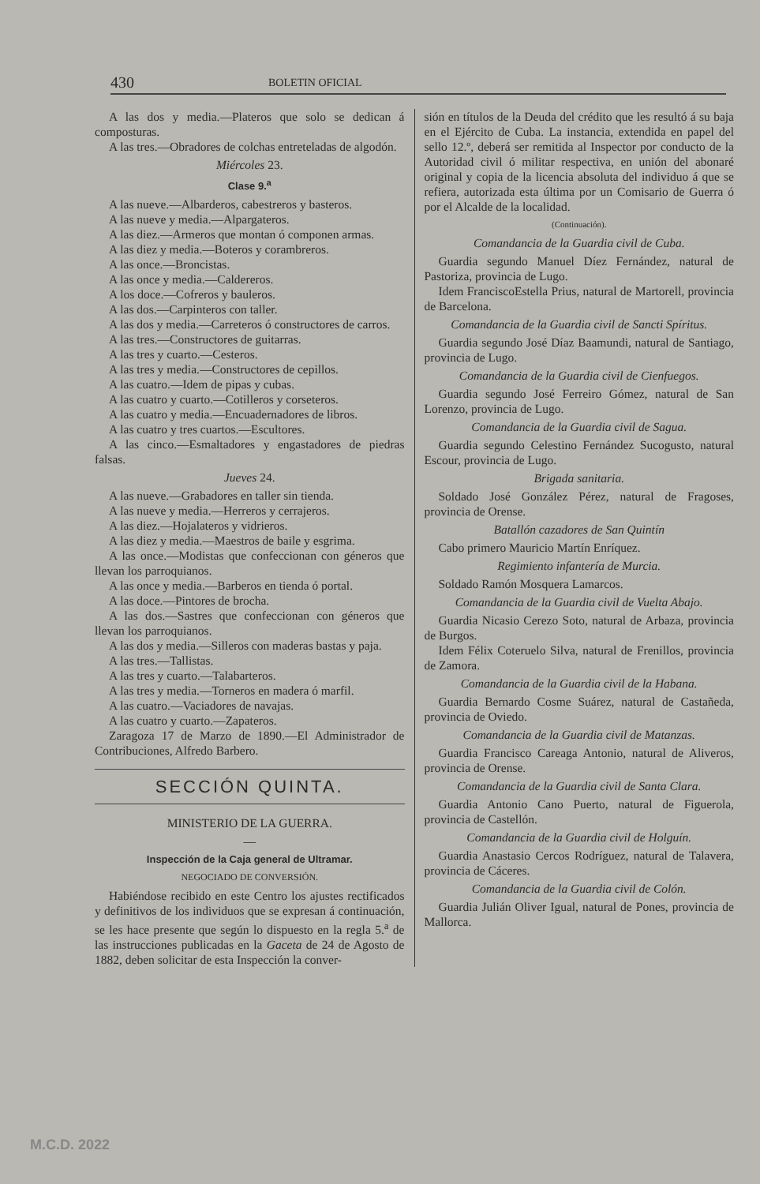430 BOLETIN OFICIAL
A las dos y media.—Plateros que solo se dedican á composturas.
A las tres.—Obradores de colchas entreteladas de algodón.
Miércoles 23.
Clase 9.<sup>a</sup>
A las nueve.—Albarderos, cabestreros y basteros.
A las nueve y media.—Alpargateros.
A las diez.—Armeros que montan ó componen armas.
A las diez y media.—Boteros y corambreros.
A las once.—Broncistas.
A las once y media.—Caldereros.
A los doce.—Cofreros y bauleros.
A las dos.—Carpinteros con taller.
A las dos y media.—Carreteros ó constructores de carros.
A las tres.—Constructores de guitarras.
A las tres y cuarto.—Cesteros.
A las tres y media.—Constructores de cepillos.
A las cuatro.—Idem de pipas y cubas.
A las cuatro y cuarto.—Cotilleros y corseteros.
A las cuatro y media.—Encuadernadores de libros.
A las cuatro y tres cuartos.—Escultores.
A las cinco.—Esmaltadores y engastadores de piedras falsas.
Jueves 24.
A las nueve.—Grabadores en taller sin tienda.
A las nueve y media.—Herreros y cerrajeros.
A las diez.—Hojalateros y vidrieros.
A las diez y media.—Maestros de baile y esgrima.
A las once.—Modistas que confeccionan con géneros que llevan los parroquianos.
A las once y media.—Barberos en tienda ó portal.
A las doce.—Pintores de brocha.
A las dos.—Sastres que confeccionan con géneros que llevan los parroquianos.
A las dos y media.—Silleros con maderas bastas y paja.
A las tres.—Tallistas.
A las tres y cuarto.—Talabarteros.
A las tres y media.—Torneros en madera ó marfil.
A las cuatro.—Vaciadores de navajas.
A las cuatro y cuarto.—Zapateros.
Zaragoza 17 de Marzo de 1890.—El Administrador de Contribuciones, Alfredo Barbero.
SECCIÓN QUINTA.
MINISTERIO DE LA GUERRA.
—
Inspección de la Caja general de Ultramar.
NEGOCIADO DE CONVERSIÓN.
Habiéndose recibido en este Centro los ajustes rectificados y definitivos de los individuos que se expresan á continuación, se les hace presente que según lo dispuesto en la regla 5.<sup>a</sup> de las instrucciones publicadas en la Gaceta de 24 de Agosto de 1882, deben solicitar de esta Inspección la conver-
sión en títulos de la Deuda del crédito que les resultó á su baja en el Ejército de Cuba. La instancia, extendida en papel del sello 12.º, deberá ser remitida al Inspector por conducto de la Autoridad civil ó militar respectiva, en unión del abonaré original y copia de la licencia absoluta del individuo á que se refiera, autorizada esta última por un Comisario de Guerra ó por el Alcalde de la localidad.
(Continuación).
Comandancia de la Guardia civil de Cuba.
Guardia segundo Manuel Díez Fernández, natural de Pastoriza, provincia de Lugo.
Idem FranciscoEstella Prius, natural de Martorell, provincia de Barcelona.
Comandancia de la Guardia civil de Sancti Spíritus.
Guardia segundo José Díaz Baamundi, natural de Santiago, provincia de Lugo.
Comandancia de la Guardia civil de Cienfuegos.
Guardia segundo José Ferreiro Gómez, natural de San Lorenzo, provincia de Lugo.
Comandancia de la Guardia civil de Sagua.
Guardia segundo Celestino Fernández Sucogusto, natural Escour, provincia de Lugo.
Brigada sanitaria.
Soldado José González Pérez, natural de Fragoses, provincia de Orense.
Batallón cazadores de San Quintín
Cabo primero Mauricio Martín Enríquez.
Regimiento infantería de Murcia.
Soldado Ramón Mosquera Lamarcos.
Comandancia de la Guardia civil de Vuelta Abajo.
Guardia Nicasio Cerezo Soto, natural de Arbaza, provincia de Burgos.
Idem Félix Coteruelo Silva, natural de Frenillos, provincia de Zamora.
Comandancia de la Guardia civil de la Habana.
Guardia Bernardo Cosme Suárez, natural de Castañeda, provincia de Oviedo.
Comandancia de la Guardia civil de Matanzas.
Guardia Francisco Careaga Antonio, natural de Aliveros, provincia de Orense.
Comandancia de la Guardia civil de Santa Clara.
Guardia Antonio Cano Puerto, natural de Figuerola, provincia de Castellón.
Comandancia de la Guardia civil de Holguín.
Guardia Anastasio Cercos Rodríguez, natural de Talavera, provincia de Cáceres.
Comandancia de la Guardia civil de Colón.
Guardia Julián Oliver Igual, natural de Pones, provincia de Mallorca.
M.C.D. 2022